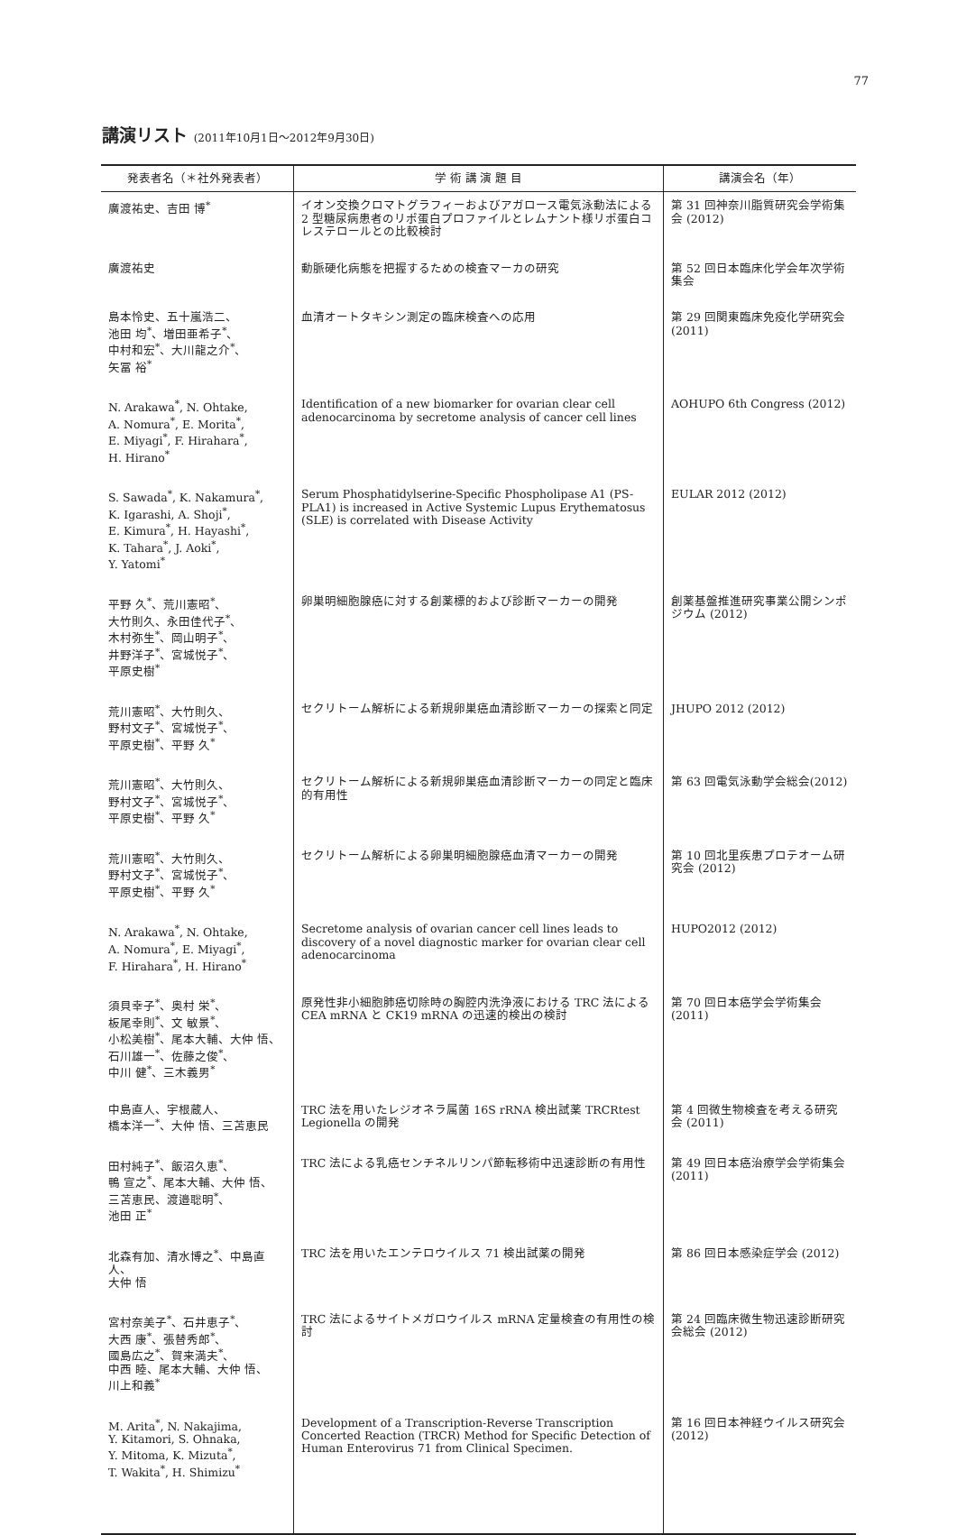77
講演リスト (2011年10月1日～2012年9月30日)
| 発表者名（＊社外発表者） | 学 術 講 演 題 目 | 講演会名（年） |
| --- | --- | --- |
| 廣渡祐史、吉田 博<sup>*</sup> | イオン交換クロマトグラフィーおよびアガロース電気泳動法による 2 型糖尿病患者のリポ蛋白プロファイルとレムナント様リポ蛋白コレステロールとの比較検討 | 第 31 回神奈川脂質研究会学術集会 (2012) |
| 廣渡祐史 | 動脈硬化病態を把握するための検査マーカの研究 | 第 52 回日本臨床化学会年次学術集会 |
| 島本怜史、五十嵐浩二、 池田 均<sup>*</sup>、増田亜希子<sup>*</sup>、 中村和宏<sup>*</sup>、大川龍之介<sup>*</sup>、 矢冨 裕<sup>*</sup> | 血清オートタキシン測定の臨床検査への応用 | 第 29 回関東臨床免疫化学研究会 (2011) |
| N. Arakawa<sup>*</sup>, N. Ohtake, A. Nomura<sup>*</sup>, E. Morita<sup>*</sup>, E. Miyagi<sup>*</sup>, F. Hirahara<sup>*</sup>, H. Hirano<sup>*</sup> | Identification of a new biomarker for ovarian clear cell adenocarcinoma by secretome analysis of cancer cell lines | AOHUPO 6th Congress (2012) |
| S. Sawada<sup>*</sup>, K. Nakamura<sup>*</sup>, K. Igarashi, A. Shoji<sup>*</sup>, E. Kimura<sup>*</sup>, H. Hayashi<sup>*</sup>, K. Tahara<sup>*</sup>, J. Aoki<sup>*</sup>, Y. Yatomi<sup>*</sup> | Serum Phosphatidylserine-Specific Phospholipase A1 (PS-PLA1) is increased in Active Systemic Lupus Erythematosus (SLE) is correlated with Disease Activity | EULAR 2012 (2012) |
| 平野 久<sup>*</sup>、荒川憲昭<sup>*</sup>、 大竹則久、永田佳代子<sup>*</sup>、 木村弥生<sup>*</sup>、岡山明子<sup>*</sup>、 井野洋子<sup>*</sup>、宮城悦子<sup>*</sup>、 平原史樹<sup>*</sup> | 卵巣明細胞腺癌に対する創薬標的および診断マーカーの開発 | 創薬基盤推進研究事業公開シンポジウム (2012) |
| 荒川憲昭<sup>*</sup>、大竹則久、 野村文子<sup>*</sup>、宮城悦子<sup>*</sup>、 平原史樹<sup>*</sup>、平野 久<sup>*</sup> | セクリトーム解析による新規卵巣癌血清診断マーカーの探索と同定 | JHUPO 2012 (2012) |
| 荒川憲昭<sup>*</sup>、大竹則久、 野村文子<sup>*</sup>、宮城悦子<sup>*</sup>、 平原史樹<sup>*</sup>、平野 久<sup>*</sup> | セクリトーム解析による新規卵巣癌血清診断マーカーの同定と臨床的有用性 | 第 63 回電気泳動学会総会(2012) |
| 荒川憲昭<sup>*</sup>、大竹則久、 野村文子<sup>*</sup>、宮城悦子<sup>*</sup>、 平原史樹<sup>*</sup>、平野 久<sup>*</sup> | セクリトーム解析による卵巣明細胞腺癌血清マーカーの開発 | 第 10 回北里疾患プロテオーム研究会 (2012) |
| N. Arakawa<sup>*</sup>, N. Ohtake, A. Nomura<sup>*</sup>, E. Miyagi<sup>*</sup>, F. Hirahara<sup>*</sup>, H. Hirano<sup>*</sup> | Secretome analysis of ovarian cancer cell lines leads to discovery of a novel diagnostic marker for ovarian clear cell adenocarcinoma | HUPO2012 (2012) |
| 須貝幸子<sup>*</sup>、奥村 栄<sup>*</sup>、 板尾幸則<sup>*</sup>、文 敏景<sup>*</sup>、 小松美樹<sup>*</sup>、尾本大輔、大仲 悟、 石川雄一<sup>*</sup>、佐藤之俊<sup>*</sup>、 中川 健<sup>*</sup>、三木義男<sup>*</sup> | 原発性非小細胞肺癌切除時の胸腔内洗浄液における TRC 法による CEA mRNA と CK19 mRNA の迅速的検出の検討 | 第 70 回日本癌学会学術集会 (2011) |
| 中島直人、宇根蔵人、 橋本洋一<sup>*</sup>、大仲 悟、三苫恵民 | TRC 法を用いたレジオネラ属菌 16S rRNA 検出試薬 TRCRtest Legionella の開発 | 第 4 回微生物検査を考える研究会 (2011) |
| 田村純子<sup>*</sup>、飯沼久恵<sup>*</sup>、 鴨 宣之<sup>*</sup>、尾本大輔、大仲 悟、 三苫恵民、渡邉聡明<sup>*</sup>、 池田 正<sup>*</sup> | TRC 法による乳癌センチネルリンパ節転移術中迅速診断の有用性 | 第 49 回日本癌治療学会学術集会 (2011) |
| 北森有加、清水博之<sup>*</sup>、中島直人、 大仲 悟 | TRC 法を用いたエンテロウイルス 71 検出試薬の開発 | 第 86 回日本感染症学会 (2012) |
| 宮村奈美子<sup>*</sup>、石井恵子<sup>*</sup>、 大西 康<sup>*</sup>、張替秀郎<sup>*</sup>、 國島広之<sup>*</sup>、賀来満夫<sup>*</sup>、 中西 睦、尾本大輔、大仲 悟、 川上和義<sup>*</sup> | TRC 法によるサイトメガロウイルス mRNA 定量検査の有用性の検討 | 第 24 回臨床微生物迅速診断研究会総会 (2012) |
| M. Arita<sup>*</sup>, N. Nakajima, Y. Kitamori, S. Ohnaka, Y. Mitoma, K. Mizuta<sup>*</sup>, T. Wakita<sup>*</sup>, H. Shimizu<sup>*</sup> | Development of a Transcription-Reverse Transcription Concerted Reaction (TRCR) Method for Specific Detection of Human Enterovirus 71 from Clinical Specimen. | 第 16 回日本神経ウイルス研究会 (2012) |